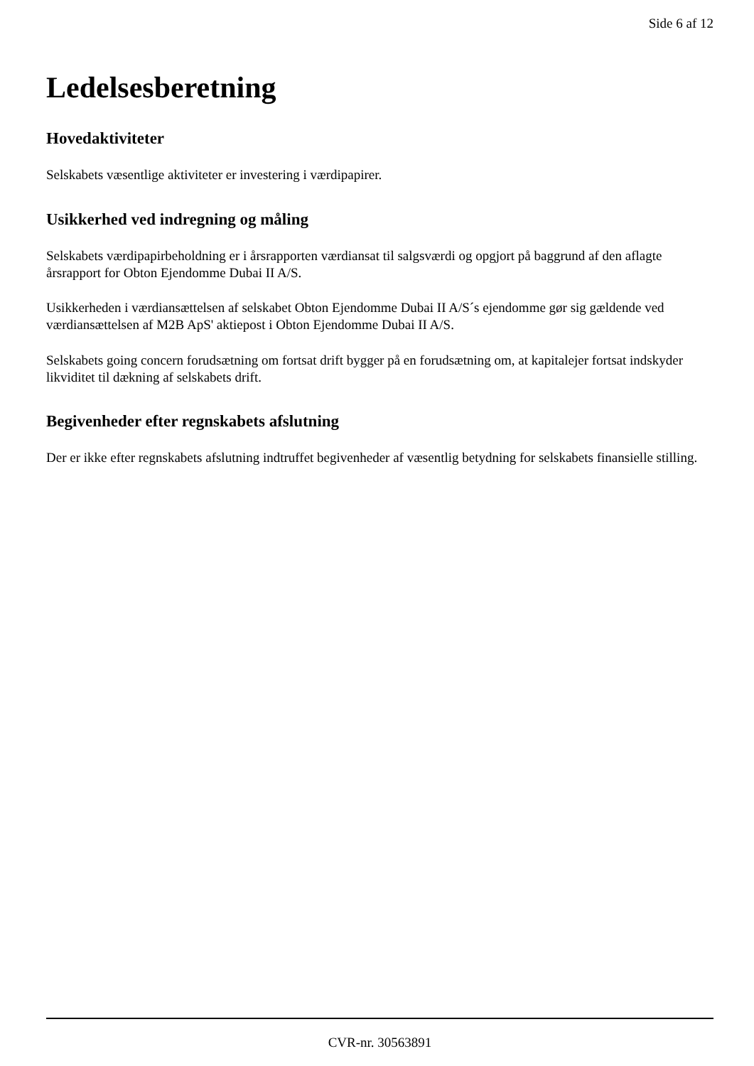Side 6 af 12
Ledelsesberetning
Hovedaktiviteter
Selskabets væsentlige aktiviteter er investering i værdipapirer.
Usikkerhed ved indregning og måling
Selskabets værdipapirbeholdning er i årsrapporten værdiansat til salgsværdi og opgjort på baggrund af den aflagte årsrapport for Obton Ejendomme Dubai II A/S.
Usikkerheden i værdiansættelsen af selskabet Obton Ejendomme Dubai II A/S´s ejendomme gør sig gældende ved værdiansættelsen af M2B ApS' aktiepost i Obton Ejendomme Dubai II A/S.
Selskabets going concern forudsætning om fortsat drift bygger på en forudsætning om, at kapitalejer fortsat indskyder likviditet til dækning af selskabets drift.
Begivenheder efter regnskabets afslutning
Der er ikke efter regnskabets afslutning indtruffet begivenheder af væsentlig betydning for selskabets finansielle stilling.
CVR-nr. 30563891